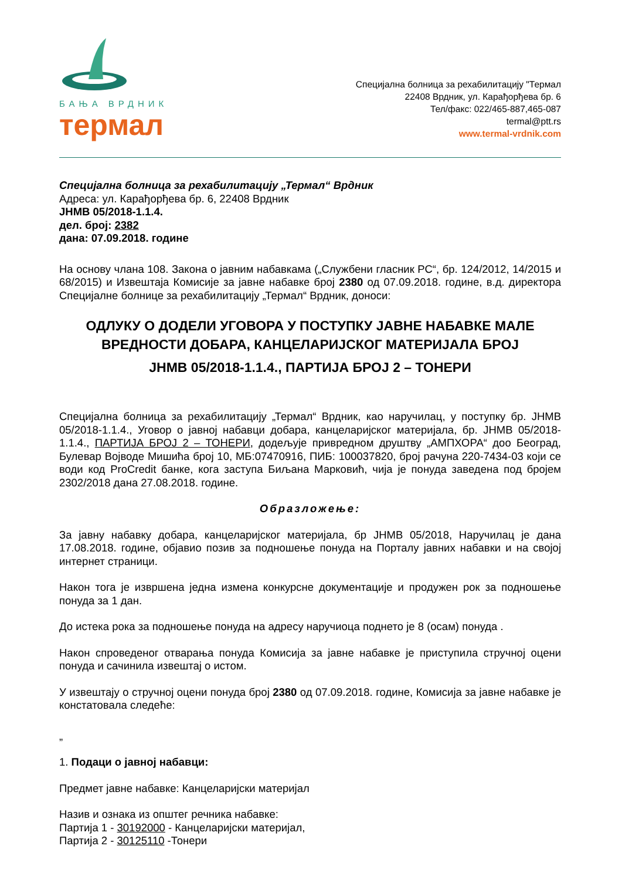БАЊА ВРДНИК
термал
Специјална болница за рехабилитацију "Термал
22408 Врдник, ул. Карађорђева бр. 6
Тел/факс: 022/465-887,465-087
termal@ptt.rs
www.termal-vrdnik.com
Специјална болница за рехабилитацију „Термал“ Врдник
Адреса: ул. Карађорђева бр. 6, 22408 Врдник
ЈНМВ 05/2018-1.1.4.
дел. број: 2382
дана: 07.09.2018. године
На основу члана 108. Закона о јавним набавкама („Службени гласник РС“, бр. 124/2012, 14/2015 и 68/2015) и Извештаја Комисије за јавне набавке број 2380 од 07.09.2018. године, в.д. директора Специјалне болнице за рехабилитацију „Термал“ Врдник, доноси:
ОДЛУКУ О ДОДЕЛИ УГОВОРА У ПОСТУПКУ ЈАВНЕ НАБАВКЕ МАЛЕ ВРЕДНОСТИ ДОБАРА, КАНЦЕЛАРИЈСКОГ МАТЕРИЈАЛА БРОЈ
ЈНМВ 05/2018-1.1.4., ПАРТИЈА БРОЈ 2 – ТОНЕРИ
Специјална болница за рехабилитацију „Термал“ Врдник, као наручилац, у поступку бр. ЈНМВ 05/2018-1.1.4., Уговор о јавној набавци добара, канцеларијског материјала, бр. ЈНМВ 05/2018-1.1.4., ПАРТИЈА БРОЈ 2 – ТОНЕРИ, додељује привредном друштву „АМПХОРА“ доо Београд, Булевар Војводе Мишића број 10, МБ:07470916, ПИБ: 100037820, број рачуна 220-7434-03 који се води код ProCredit банке, кога заступа Биљана Марковић, чија је понуда заведена под бројем 2302/2018 дана 27.08.2018. године.
Образложење:
За јавну набавку добара, канцеларијског материјала, бр ЈНМВ 05/2018, Наручилац је дана 17.08.2018. године, објавио позив за подношење понуда на Порталу јавних набавки и на својој интернет страници.
Након тога је извршена једна измена конкурсне документације и продужен рок за подношење понуда за 1 дан.
До истека рока за подношење понуда на адресу наручиоца поднето је 8 (осам) понуда .
Након спроведеног отварања понуда Комисија за јавне набавке је приступила стручној оцени понуда и сачинила извештај о истом.
У извештају о стручној оцени понуда број 2380 од 07.09.2018. године, Комисија за јавне набавке је констатовала следеће:
„
1. Подаци о јавној набавци:
Предмет јавне набавке: Канцеларијски материјал
Назив и ознака из општег речника набавке:
Партија 1 - 30192000 - Канцеларијски материјал,
Партија 2 - 30125110 -Тонери